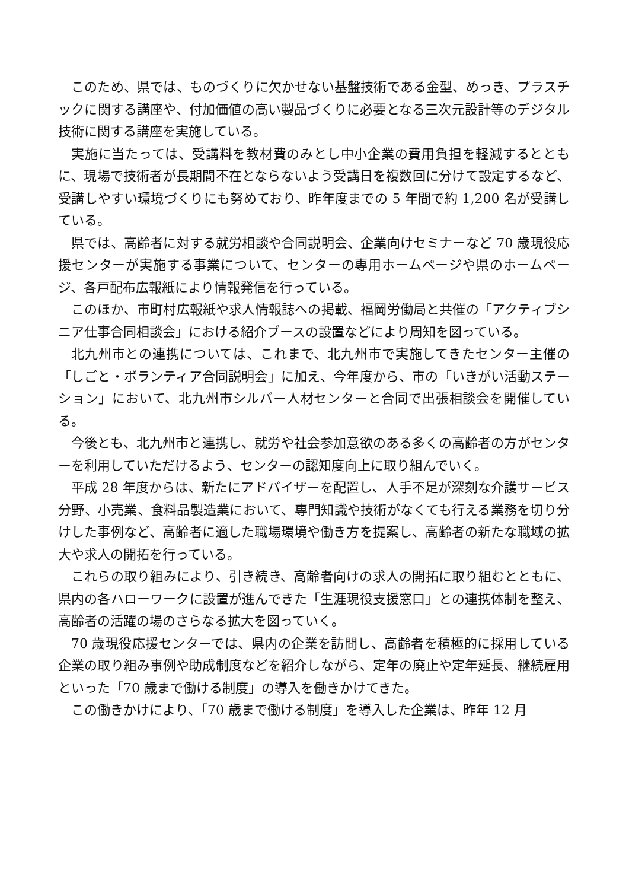このため、県では、ものづくりに欠かせない基盤技術である金型、めっき、プラスチックに関する講座や、付加価値の高い製品づくりに必要となる三次元設計等のデジタル技術に関する講座を実施している。
実施に当たっては、受講料を教材費のみとし中小企業の費用負担を軽減するとともに、現場で技術者が長期間不在とならないよう受講日を複数回に分けて設定するなど、受講しやすい環境づくりにも努めており、昨年度までの 5 年間で約 1,200 名が受講している。
県では、高齢者に対する就労相談や合同説明会、企業向けセミナーなど 70 歳現役応援センターが実施する事業について、センターの専用ホームページや県のホームページ、各戸配布広報紙により情報発信を行っている。
このほか、市町村広報紙や求人情報誌への掲載、福岡労働局と共催の「アクティブシニア仕事合同相談会」における紹介ブースの設置などにより周知を図っている。
北九州市との連携については、これまで、北九州市で実施してきたセンター主催の「しごと・ボランティア合同説明会」に加え、今年度から、市の「いきがい活動ステーション」において、北九州市シルバー人材センターと合同で出張相談会を開催している。
今後とも、北九州市と連携し、就労や社会参加意欲のある多くの高齢者の方がセンターを利用していただけるよう、センターの認知度向上に取り組んでいく。
平成 28 年度からは、新たにアドバイザーを配置し、人手不足が深刻な介護サービス分野、小売業、食料品製造業において、専門知識や技術がなくても行える業務を切り分けした事例など、高齢者に適した職場環境や働き方を提案し、高齢者の新たな職域の拡大や求人の開拓を行っている。
これらの取り組みにより、引き続き、高齢者向けの求人の開拓に取り組むとともに、県内の各ハローワークに設置が進んできた「生涯現役支援窓口」との連携体制を整え、高齢者の活躍の場のさらなる拡大を図っていく。
70 歳現役応援センターでは、県内の企業を訪問し、高齢者を積極的に採用している企業の取り組み事例や助成制度などを紹介しながら、定年の廃止や定年延長、継続雇用といった「70 歳まで働ける制度」の導入を働きかけてきた。
この働きかけにより、「70 歳まで働ける制度」を導入した企業は、昨年 12 月